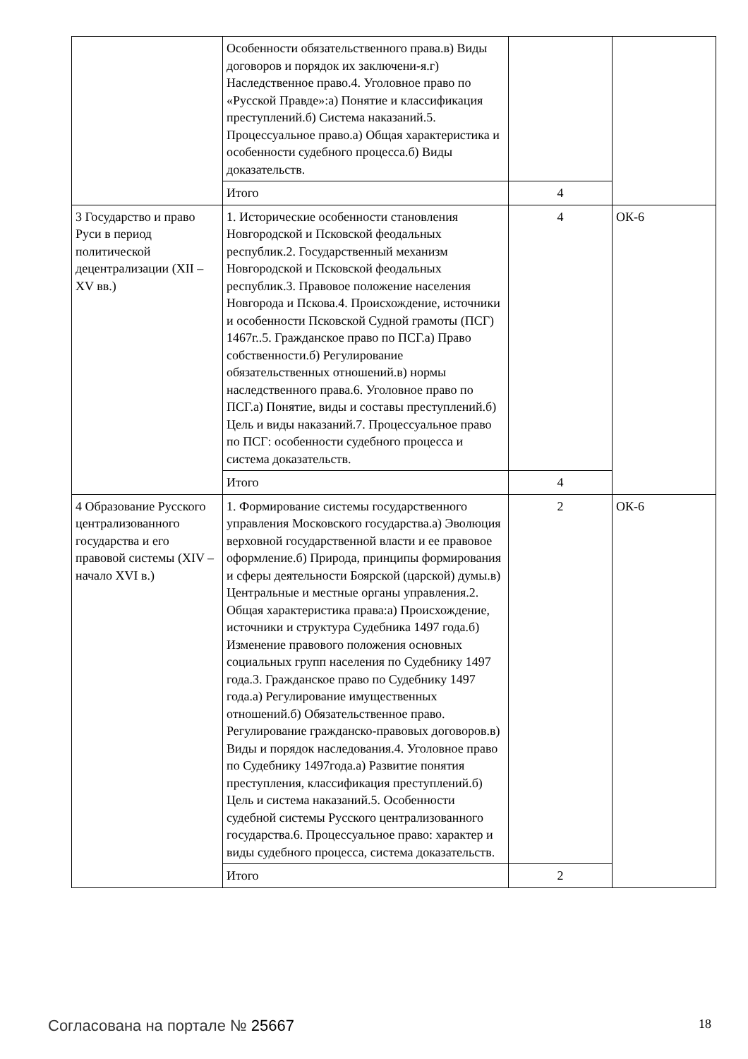| | Особенности обязательственного права.в) Виды договоров и порядок их заключени-я.г) Наследственное право.4. Уголовное право по «Русской Правде»:а) Понятие и классификация преступлений.б) Система наказаний.5. Процессуальное право.а) Общая характеристика и особенности судебного процесса.б) Виды доказательств. | | |
| | Итого | 4 | |
| 3 Государство и право Руси в период политической децентрализации (XII – XV вв.) | 1. Исторические особенности становления Новгородской и Псковской феодальных республик.2. Государственный механизм Новгородской и Псковской феодальных республик.3. Правовое положение населения Новгорода и Пскова.4. Происхождение, источники и особенности Псковской Судной грамоты (ПСГ) 1467г..5. Гражданское право по ПСГ.а) Право собственности.б) Регулирование обязательственных отношений.в) нормы наследственного права.6. Уголовное право по ПСГ.а) Понятие, виды и составы преступлений.б) Цель и виды наказаний.7. Процессуальное право по ПСГ: особенности судебного процесса и система доказательств. | 4 | ОК-6 |
| | Итого | 4 | |
| 4 Образование Русского централизованного государства и его правовой системы (XIV – начало XVI в.) | 1. Формирование системы государственного управления Московского государства.а) Эволюция верховной государственной власти и ее правовое оформление.б) Природа, принципы формирования и сферы деятельности Боярской (царской) думы.в) Центральные и местные органы управления.2. Общая характеристика права:а) Происхождение, источники и структура Судебника 1497 года.б) Изменение правового положения основных социальных групп населения по Судебнику 1497 года.3. Гражданское право по Судебнику 1497 года.а) Регулирование имущественных отношений.б) Обязательственное право. Регулирование гражданско-правовых договоров.в) Виды и порядок наследования.4. Уголовное право по Судебнику 1497года.а) Развитие понятия преступления, классификация преступлений.б) Цель и система наказаний.5. Особенности судебной системы Русского централизованного государства.6. Процессуальное право: характер и виды судебного процесса, система доказательств. | 2 | ОК-6 |
| | Итого | 2 | |
Согласована на портале № 25667 18